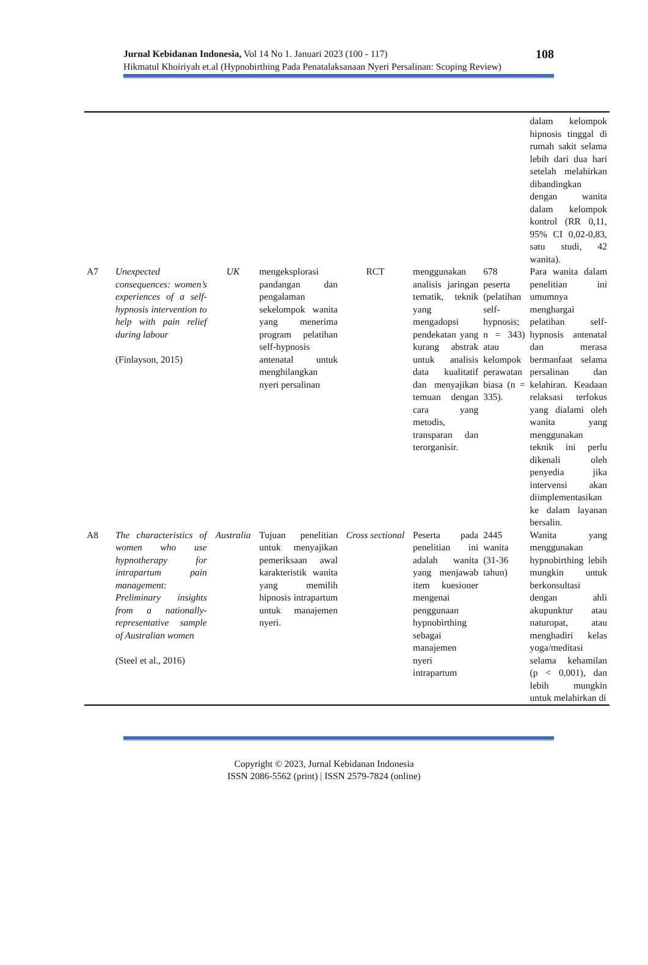Jurnal Kebidanan Indonesia, Vol 14 No 1. Januari 2023 (100 - 117) 108
Hikmatul Khoiriyah et.al (Hypnobirthing Pada Penatalaksanaan Nyeri Persalinan: Scoping Review)
| | | | | | | | dalam kelompok hipnosis tinggal di rumah sakit selama lebih dari dua hari setelah melahirkan dibandingkan dengan wanita dalam kelompok kontrol (RR 0,11, 95% CI 0,02-0,83, satu studi, 42 wanita). |
| A7 | Unexpected consequences: women’s experiences of a self-hypnosis intervention to help with pain relief during labour (Finlayson, 2015) | UK | mengeksplorasi pandangan dan pengalaman sekelompok wanita yang menerima program pelatihan self-hypnosis antenatal untuk menghilangkan nyeri persalinan | RCT | menggunakan analisis jaringan tematik, teknik yang mengadopsi pendekatan yang kurang abstrak untuk analisis data kualitatif dan menyajikan temuan dengan cara yang metodis, transparan dan terorganisir. | 678 peserta (pelatihan self-hypnosis; n = 343) atau kelompok perawatan biasa (n = 335). | Para wanita dalam penelitian ini umumnya menghargai pelatihan self-hypnosis antenatal dan merasa bermanfaat selama persalinan dan kelahiran. Keadaan relaksasi terfokus yang dialami oleh wanita yang menggunakan teknik ini perlu dikenali oleh penyedia jika intervensi akan diimplementasikan ke dalam layanan bersalin. |
| A8 | The characteristics of women who use hypnotherapy for intrapartum pain management: Preliminary insights from a nationally-representative sample of Australian women (Steel et al., 2016) | Australia | Tujuan penelitian untuk menyajikan pemeriksaan awal karakteristik wanita yang memilih hipnosis intrapartum untuk manajemen nyeri. | Cross sectional | Peserta pada penelitian ini adalah wanita yang menjawab item kuesioner mengenai penggunaan hypnobirthing sebagai manajemen nyeri intrapartum | 2445 wanita (31-36 tahun) | Wanita yang menggunakan hypnobirthing lebih mungkin untuk berkonsultasi dengan ahli akupunktur atau naturopat, atau menghadiri kelas yoga/meditasi selama kehamilan (p < 0,001), dan lebih mungkin untuk melahirkan di |
Copyright © 2023, Jurnal Kebidanan Indonesia
ISSN 2086-5562 (print) | ISSN 2579-7824 (online)